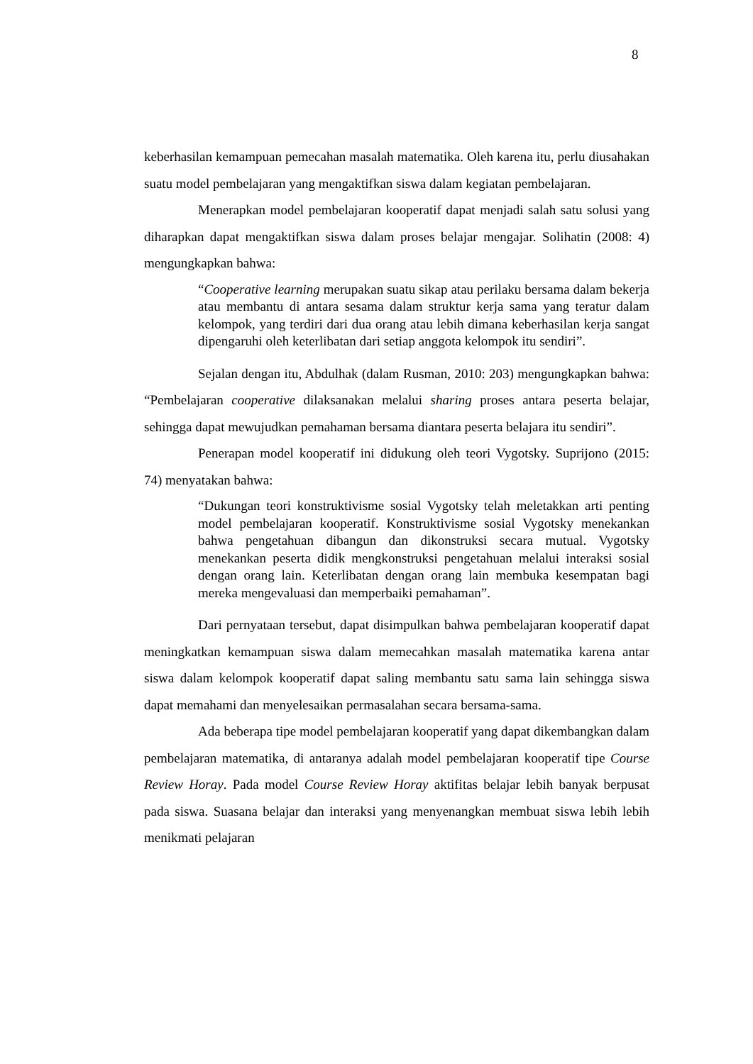8
keberhasilan kemampuan pemecahan masalah matematika. Oleh karena itu, perlu diusahakan suatu model pembelajaran yang mengaktifkan siswa dalam kegiatan pembelajaran.
Menerapkan model pembelajaran kooperatif dapat menjadi salah satu solusi yang diharapkan dapat mengaktifkan siswa dalam proses belajar mengajar. Solihatin (2008: 4) mengungkapkan bahwa:
“Cooperative learning merupakan suatu sikap atau perilaku bersama dalam bekerja atau membantu di antara sesama dalam struktur kerja sama yang teratur dalam kelompok, yang terdiri dari dua orang atau lebih dimana keberhasilan kerja sangat dipengaruhi oleh keterlibatan dari setiap anggota kelompok itu sendiri”.
Sejalan dengan itu, Abdulhak (dalam Rusman, 2010: 203) mengungkapkan bahwa: “Pembelajaran cooperative dilaksanakan melalui sharing proses antara peserta belajar, sehingga dapat mewujudkan pemahaman bersama diantara peserta belajara itu sendiri”.
Penerapan model kooperatif ini didukung oleh teori Vygotsky. Suprijono (2015: 74) menyatakan bahwa:
“Dukungan teori konstruktivisme sosial Vygotsky telah meletakkan arti penting model pembelajaran kooperatif. Konstruktivisme sosial Vygotsky menekankan bahwa pengetahuan dibangun dan dikonstruksi secara mutual. Vygotsky menekankan peserta didik mengkonstruksi pengetahuan melalui interaksi sosial dengan orang lain. Keterlibatan dengan orang lain membuka kesempatan bagi mereka mengevaluasi dan memperbaiki pemahaman”.
Dari pernyataan tersebut, dapat disimpulkan bahwa pembelajaran kooperatif dapat meningkatkan kemampuan siswa dalam memecahkan masalah matematika karena antar siswa dalam kelompok kooperatif dapat saling membantu satu sama lain sehingga siswa dapat memahami dan menyelesaikan permasalahan secara bersama-sama.
Ada beberapa tipe model pembelajaran kooperatif yang dapat dikembangkan dalam pembelajaran matematika, di antaranya adalah model pembelajaran kooperatif tipe Course Review Horay. Pada model Course Review Horay aktifitas belajar lebih banyak berpusat pada siswa. Suasana belajar dan interaksi yang menyenangkan membuat siswa lebih lebih menikmati pelajaran